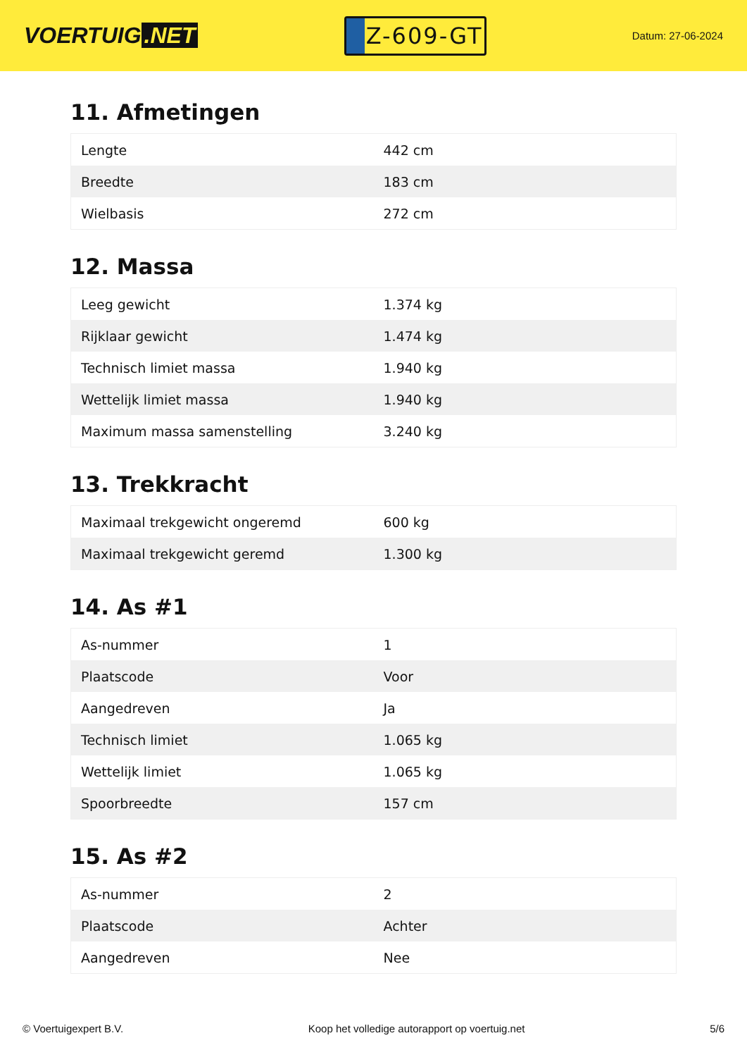VOERTUIG.NET
Z-609-GT
Datum: 27-06-2024
11. Afmetingen
| Lengte | 442 cm |
| Breedte | 183 cm |
| Wielbasis | 272 cm |
12. Massa
| Leeg gewicht | 1.374 kg |
| Rijklaar gewicht | 1.474 kg |
| Technisch limiet massa | 1.940 kg |
| Wettelijk limiet massa | 1.940 kg |
| Maximum massa samenstelling | 3.240 kg |
13. Trekkracht
| Maximaal trekgewicht ongeremd | 600 kg |
| Maximaal trekgewicht geremd | 1.300 kg |
14. As #1
| As-nummer | 1 |
| Plaatscode | Voor |
| Aangedreven | Ja |
| Technisch limiet | 1.065 kg |
| Wettelijk limiet | 1.065 kg |
| Spoorbreedte | 157 cm |
15. As #2
| As-nummer | 2 |
| Plaatscode | Achter |
| Aangedreven | Nee |
© Voertuigexpert B.V. Koop het volledige autorapport op voertuig.net 5/6